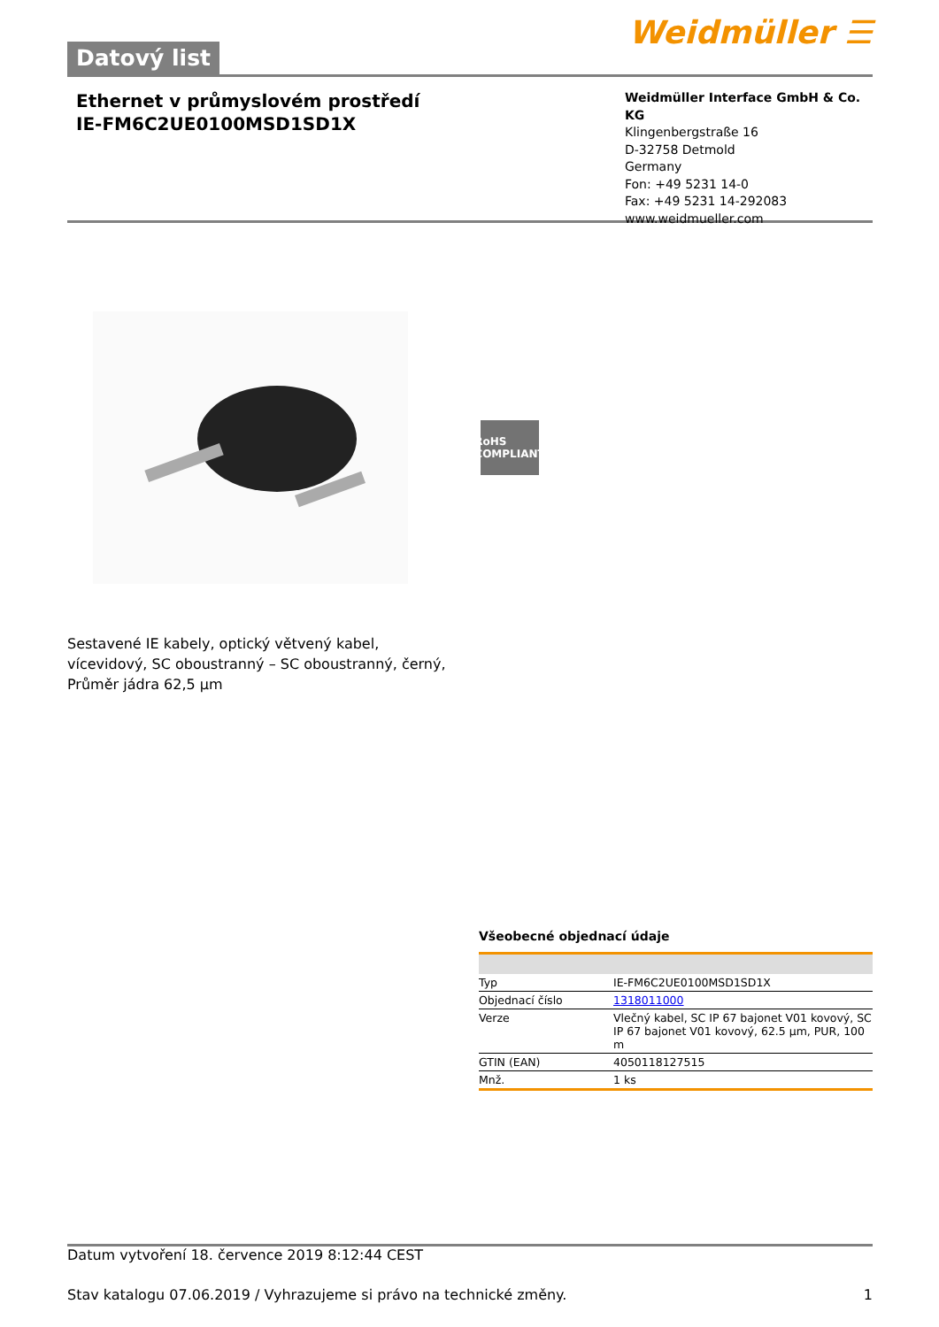Datový list
Weidmüller ☰
Ethernet v průmyslovém prostředí
IE-FM6C2UE0100MSD1SD1X
Weidmüller Interface GmbH & Co. KG
Klingenbergstraße 16
D-32758 Detmold
Germany
Fon: +49 5231 14-0
Fax: +49 5231 14-292083
www.weidmueller.com
RoHS COMPLIANT
Sestavené IE kabely, optický větvený kabel, vícevidový, SC oboustranný – SC oboustranný, černý, Průměr jádra 62,5 µm
Všeobecné objednací údaje
| Typ | IE-FM6C2UE0100MSD1SD1X |
| Objednací číslo | 1318011000 |
| Verze | Vlečný kabel, SC IP 67 bajonet V01 kovový, SC IP 67 bajonet V01 kovový, 62.5 µm, PUR, 100 m |
| GTIN (EAN) | 4050118127515 |
| Mnž. | 1 ks |
Datum vytvoření 18. července 2019 8:12:44 CEST
Stav katalogu 07.06.2019 / Vyhrazujeme si právo na technické změny. 1